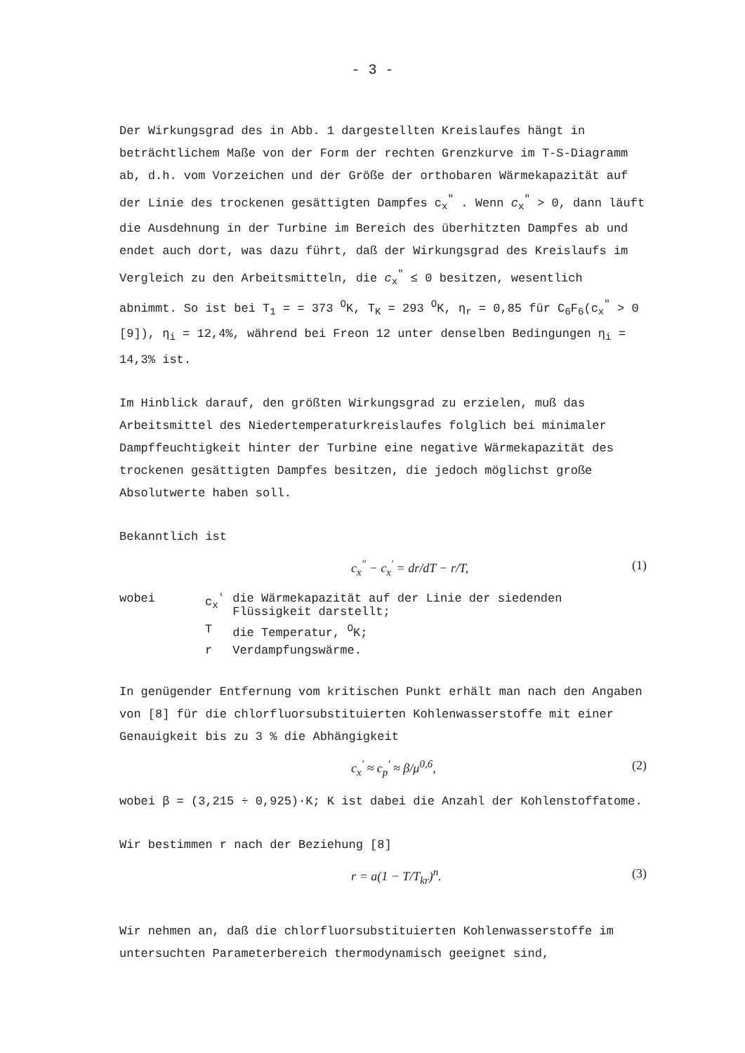- 3 -
Der Wirkungsgrad des in Abb. 1 dargestellten Kreislaufes hängt in beträchtlichem Maße von der Form der rechten Grenzkurve im T-S-Diagramm ab, d.h. vom Vorzeichen und der Größe der orthobaren Wärmekapazität auf der Linie des trockenen gesättigten Dampfes c<sub>x</sub><sup>"</sup> . Wenn c<sub>x</sub><sup>"</sup> > 0, dann läuft die Ausdehnung in der Turbine im Bereich des überhitzten Dampfes ab und endet auch dort, was dazu führt, daß der Wirkungsgrad des Kreislaufs im Vergleich zu den Arbeitsmitteln, die c<sub>x</sub><sup>"</sup> ≤ 0 besitzen, wesentlich abnimmt. So ist bei T<sub>1</sub> = = 373 <sup>O</sup>K, T<sub>K</sub> = 293 <sup>O</sup>K, η<sub>r</sub> = 0,85 für C<sub>6</sub>F<sub>6</sub>(c<sub>x</sub><sup>"</sup> > 0 [9]), η<sub>i</sub> = 12,4%, während bei Freon 12 unter denselben Bedingungen η<sub>i</sub> = 14,3% ist.
Im Hinblick darauf, den größten Wirkungsgrad zu erzielen, muß das Arbeitsmittel des Niedertemperaturkreislaufes folglich bei minimaler Dampffeuchtigkeit hinter der Turbine eine negative Wärmekapazität des trockenen gesättigten Dampfes besitzen, die jedoch möglichst große Absolutwerte haben soll.
Bekanntlich ist
c<sub>x</sub><sup>"</sup> − c<sub>x</sub><sup>'</sup> = dr/dT − r/T, (1)
| wobei | c<sub>x</sub><sup>'</sup> | die Wärmekapazität auf der Linie der siedenden Flüssigkeit darstellt; |
| | T | die Temperatur, <sup>O</sup>K; |
| | r | Verdampfungswärme. |
In genügender Entfernung vom kritischen Punkt erhält man nach den Angaben von [8] für die chlorfluorsubstituierten Kohlenwasserstoffe mit einer Genauigkeit bis zu 3 % die Abhängigkeit
c<sub>x</sub><sup>'</sup> ≈ c<sub>p</sub><sup>'</sup> ≈ β/μ<sup>0,6</sup>, (2)
wobei β = (3,215 ÷ 0,925)·K; K ist dabei die Anzahl der Kohlenstoffatome.
Wir bestimmen r nach der Beziehung [8]
r = a(1 − T/T<sub>kr</sub>)<sup>n</sup>. (3)
Wir nehmen an, daß die chlorfluorsubstituierten Kohlenwasserstoffe im untersuchten Parameterbereich thermodynamisch geeignet sind,